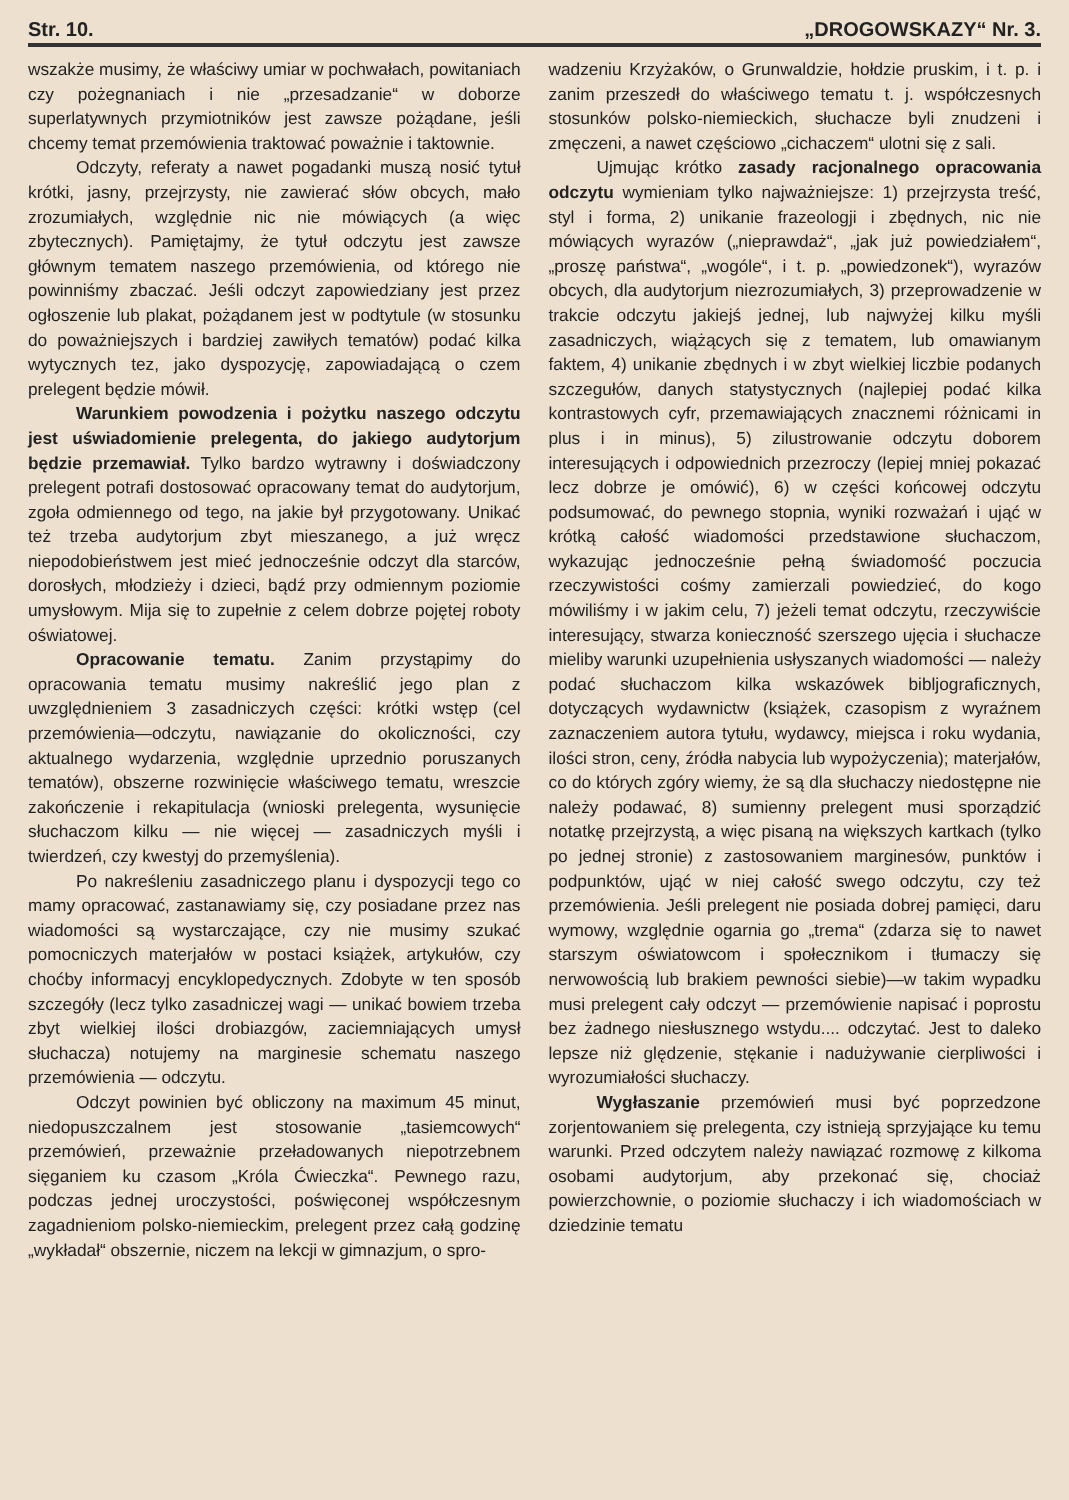Str. 10. „DROGOWSKAZY“ Nr. 3.
wszakże musimy, że właściwy umiar w pochwałach, powitaniach czy pożegnaniach i nie „przesadzanie“ w doborze superlatywnych przymiotników jest zawsze pożądane, jeśli chcemy temat przemówienia traktować poważnie i taktownie.
Odczyty, referaty a nawet pogadanki muszą nosić tytuł krótki, jasny, przejrzysty, nie zawierać słów obcych, mało zrozumiałych, względnie nic nie mówiących (a więc zbytecznych). Pamiętajmy, że tytuł odczytu jest zawsze głównym tematem naszego przemówienia, od którego nie powinniśmy zbaczać. Jeśli odczyt zapowiedziany jest przez ogłoszenie lub plakat, pożądanem jest w podtytule (w stosunku do poważniejszych i bardziej zawiłych tematów) podać kilka wytycznych tez, jako dyspozycję, zapowiadającą o czem prelegent będzie mówił.
Warunkiem powodzenia i pożytku naszego odczytu jest uświadomienie prelegenta, do jakiego audytorjum będzie przemawiał. Tylko bardzo wytrawny i doświadczony prelegent potrafi dostosować opracowany temat do audytorjum, zgoła odmiennego od tego, na jakie był przygotowany. Unikać też trzeba audytorjum zbyt mieszanego, a już wręcz niepodobieństwem jest mieć jednocześnie odczyt dla starców, dorosłych, młodzieży i dzieci, bądź przy odmiennym poziomie umysłowym. Mija się to zupełnie z celem dobrze pojętej roboty oświatowej.
Opracowanie tematu. Zanim przystąpimy do opracowania tematu musimy nakreślić jego plan z uwzględnieniem 3 zasadniczych części: krótki wstęp (cel przemówienia—odczytu, nawiązanie do okoliczności, czy aktualnego wydarzenia, względnie uprzednio poruszanych tematów), obszerne rozwinięcie właściwego tematu, wreszcie zakończenie i rekapitulacja (wnioski prelegenta, wysunięcie słuchaczom kilku — nie więcej — zasadniczych myśli i twierdzeń, czy kwestyj do przemyślenia).
Po nakreśleniu zasadniczego planu i dyspozycji tego co mamy opracować, zastanawiamy się, czy posiadane przez nas wiadomości są wystarczające, czy nie musimy szukać pomocniczych materjałów w postaci książek, artykułów, czy choćby informacyj encyklopedycznych. Zdobyte w ten sposób szczegóły (lecz tylko zasadniczej wagi — unikać bowiem trzeba zbyt wielkiej ilości drobiazgów, zaciemniających umysł słuchacza) notujemy na marginesie schematu naszego przemówienia — odczytu.
Odczyt powinien być obliczony na maximum 45 minut, niedopuszczalnem jest stosowanie „tasiemcowych“ przemówień, przeważnie przeładowanych niepotrzebnem sięganiem ku czasom „Króla Ćwieczka“. Pewnego razu, podczas jednej uroczystości, poświęconej współczesnym zagadnieniom polsko-niemieckim, prelegent przez całą godzinę „wykładał“ obszernie, niczem na lekcji w gimnazjum, o spro-
wadzeniu Krzyżaków, o Grunwaldzie, hołdzie pruskim, i t. p. i zanim przeszedł do właściwego tematu t. j. współczesnych stosunków polsko-niemieckich, słuchacze byli znudzeni i zmęczeni, a nawet częściowo „cichaczem“ ulotni się z sali.
Ujmując krótko zasady racjonalnego opracowania odczytu wymieniam tylko najważniejsze: 1) przejrzysta treść, styl i forma, 2) unikanie frazeologji i zbędnych, nic nie mówiących wyrazów („nieprawdaż“, „jak już powiedziałem“, „proszę państwa“, „wogóle“, i t. p. „powiedzonek“), wyrazów obcych, dla audytorjum niezrozumiałych, 3) przeprowadzenie w trakcie odczytu jakiejś jednej, lub najwyżej kilku myśli zasadniczych, wiążących się z tematem, lub omawianym faktem, 4) unikanie zbędnych i w zbyt wielkiej liczbie podanych szczegułów, danych statystycznych (najlepiej podać kilka kontrastowych cyfr, przemawiających znacznemi różnicami in plus i in minus), 5) zilustrowanie odczytu doborem interesujących i odpowiednich przezroczy (lepiej mniej pokazać lecz dobrze je omówić), 6) w części końcowej odczytu podsumować, do pewnego stopnia, wyniki rozważań i ująć w krótką całość wiadomości przedstawione słuchaczom, wykazując jednocześnie pełną świadomość poczucia rzeczywistości cośmy zamierzali powiedzieć, do kogo mówiliśmy i w jakim celu, 7) jeżeli temat odczytu, rzeczywiście interesujący, stwarza konieczność szerszego ujęcia i słuchacze mieliby warunki uzupełnienia usłyszanych wiadomości — należy podać słuchaczom kilka wskazówek bibljograficznych, dotyczących wydawnictw (książek, czasopism z wyraźnem zaznaczeniem autora tytułu, wydawcy, miejsca i roku wydania, ilości stron, ceny, źródła nabycia lub wypożyczenia); materjałów, co do których zgóry wiemy, że są dla słuchaczy niedostępne nie należy podawać, 8) sumienny prelegent musi sporządzić notatkę przejrzystą, a więc pisaną na większych kartkach (tylko po jednej stronie) z zastosowaniem marginesów, punktów i podpunktów, ująć w niej całość swego odczytu, czy też przemówienia. Jeśli prelegent nie posiada dobrej pamięci, daru wymowy, względnie ogarnia go „trema“ (zdarza się to nawet starszym oświatowcom i społecznikom i tłumaczy się nerwowością lub brakiem pewności siebie)—w takim wypadku musi prelegent cały odczyt — przemówienie napisać i poprostu bez żadnego niesłusznego wstydu.... odczytać. Jest to daleko lepsze niż ględzenie, stękanie i nadużywanie cierpliwości i wyrozumiałości słuchaczy.
Wygłaszanie przemówień musi być poprzedzone zorjentowaniem się prelegenta, czy istnieją sprzyjające ku temu warunki. Przed odczytem należy nawiązać rozmowę z kilkoma osobami audytorjum, aby przekonać się, chociaż powierzchownie, o poziomie słuchaczy i ich wiadomościach w dziedzinie tematu